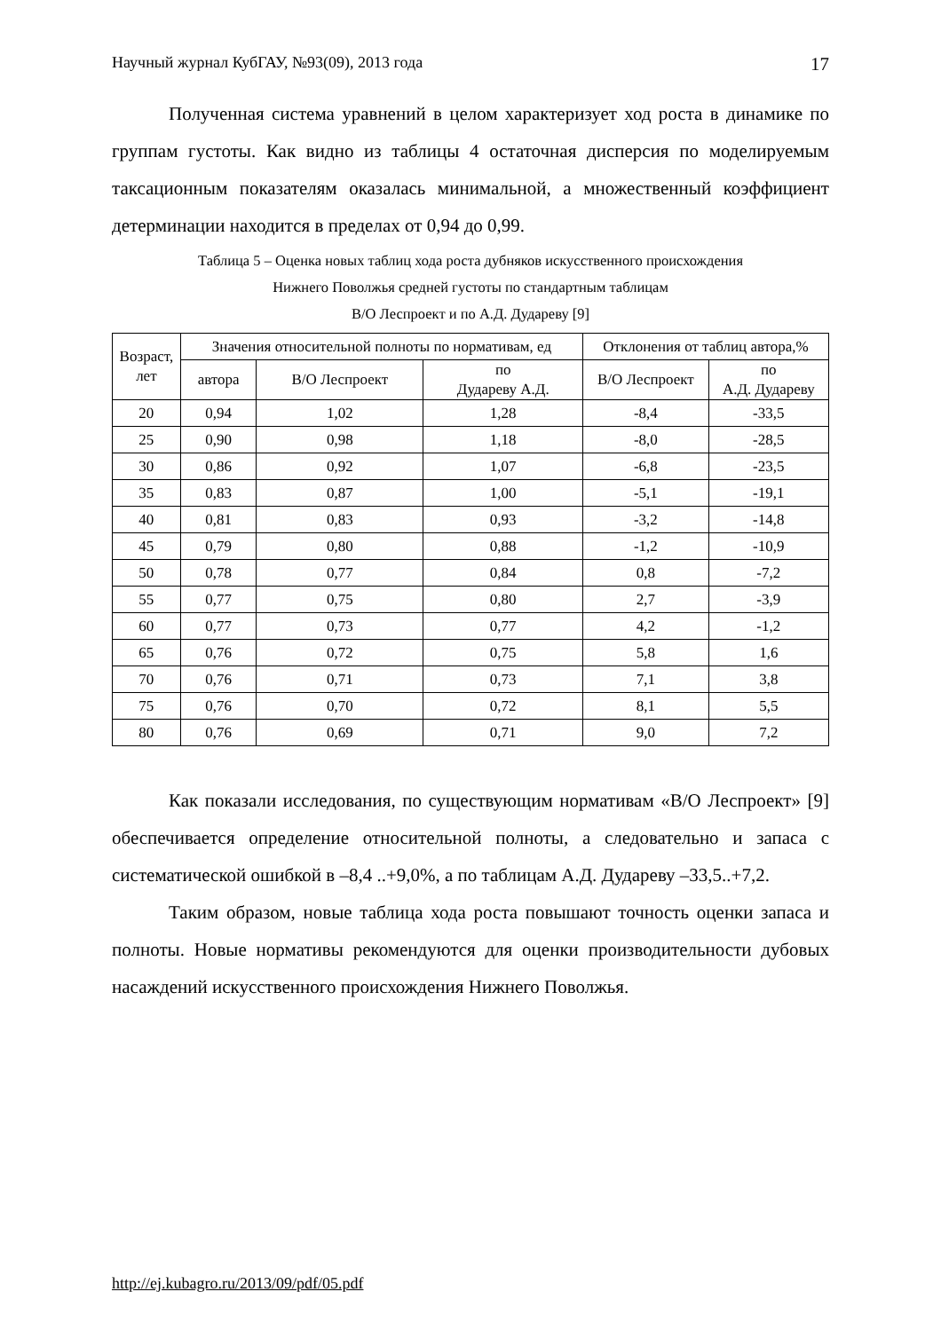Научный журнал КубГАУ, №93(09), 2013 года 17
Полученная система уравнений в целом характеризует ход роста в динамике по группам густоты. Как видно из таблицы 4 остаточная дисперсия по моделируемым таксационным показателям оказалась минимальной, а множественный коэффициент детерминации находится в пределах от 0,94 до 0,99.
Таблица 5 – Оценка новых таблиц хода роста дубняков искусственного происхождения
Нижнего Поволжья средней густоты по стандартным таблицам
В/О Леспроект и по А.Д. Дудареву [9]
| Возраст, лет | Значения относительной полноты по нормативам, ед | | | Отклонения от таблиц автора,% | |
| --- | --- | --- | --- | --- | --- |
| | автора | В/О Леспроект | по Дудареву А.Д. | В/О Леспроект | по А.Д. Дудареву |
| 20 | 0,94 | 1,02 | 1,28 | -8,4 | -33,5 |
| 25 | 0,90 | 0,98 | 1,18 | -8,0 | -28,5 |
| 30 | 0,86 | 0,92 | 1,07 | -6,8 | -23,5 |
| 35 | 0,83 | 0,87 | 1,00 | -5,1 | -19,1 |
| 40 | 0,81 | 0,83 | 0,93 | -3,2 | -14,8 |
| 45 | 0,79 | 0,80 | 0,88 | -1,2 | -10,9 |
| 50 | 0,78 | 0,77 | 0,84 | 0,8 | -7,2 |
| 55 | 0,77 | 0,75 | 0,80 | 2,7 | -3,9 |
| 60 | 0,77 | 0,73 | 0,77 | 4,2 | -1,2 |
| 65 | 0,76 | 0,72 | 0,75 | 5,8 | 1,6 |
| 70 | 0,76 | 0,71 | 0,73 | 7,1 | 3,8 |
| 75 | 0,76 | 0,70 | 0,72 | 8,1 | 5,5 |
| 80 | 0,76 | 0,69 | 0,71 | 9,0 | 7,2 |
Как показали исследования, по существующим нормативам «В/О Леспроект» [9] обеспечивается определение относительной полноты, а следовательно и запаса с систематической ошибкой в –8,4 ..+9,0%, а по таблицам А.Д. Дудареву –33,5..+7,2.
Таким образом, новые таблица хода роста повышают точность оценки запаса и полноты. Новые нормативы рекомендуются для оценки производительности дубовых насаждений искусственного происхождения Нижнего Поволжья.
http://ej.kubagro.ru/2013/09/pdf/05.pdf